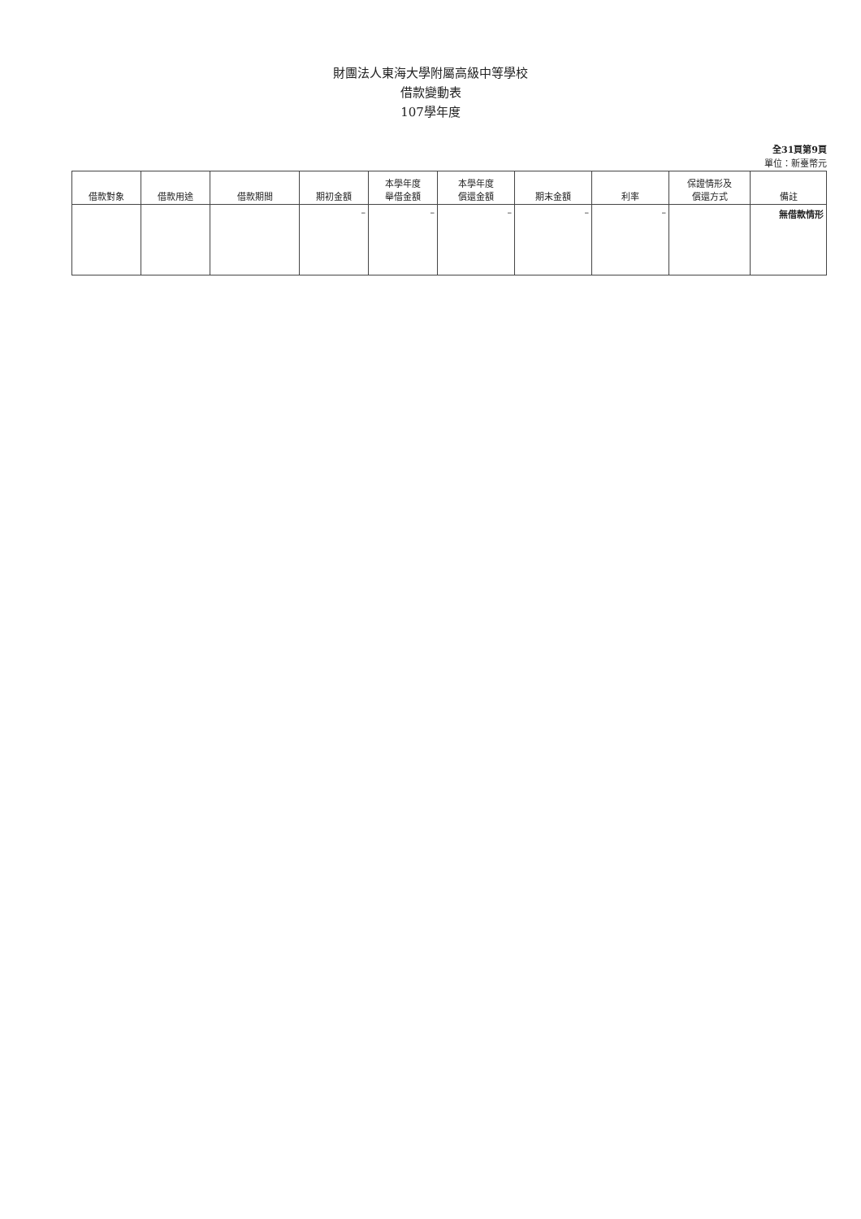財團法人東海大學附屬高級中等學校
借款變動表
107學年度
全31頁第9頁
單位：新臺幣元
| 借款對象 | 借款用途 | 借款期間 | 期初金額 | 本學年度 舉借金額 | 本學年度 償還金額 | 期末金額 | 利率 | 保證情形及 償還方式 | 備註 |
| --- | --- | --- | --- | --- | --- | --- | --- | --- | --- |
| | | | – | – | – | – | – | | 無借款情形 |